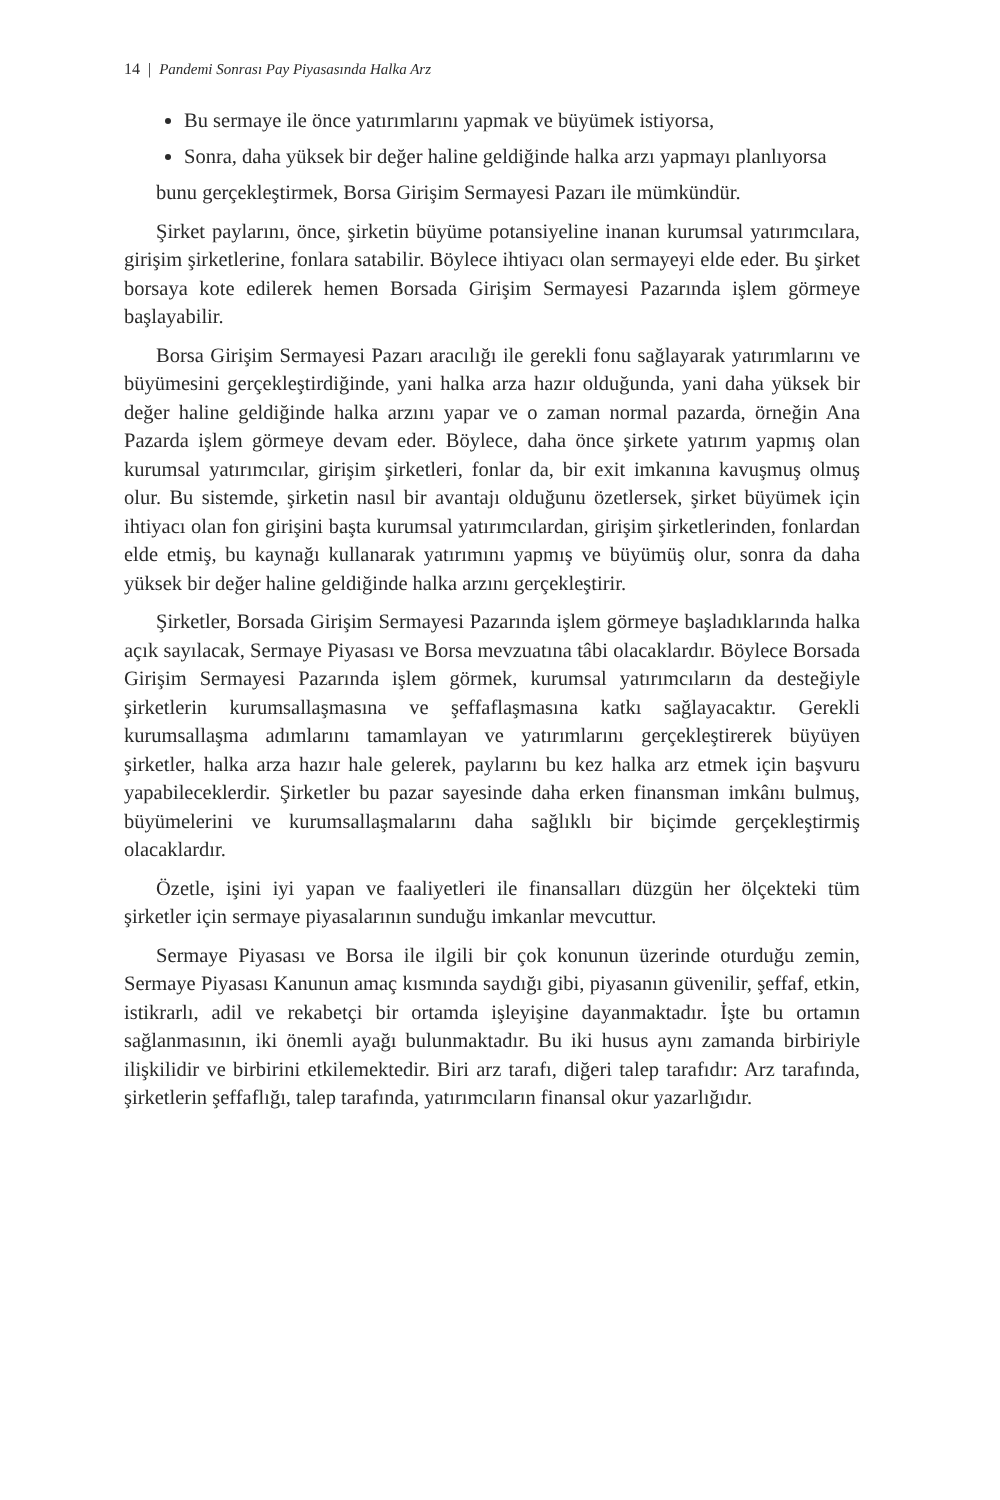14 | Pandemi Sonrası Pay Piyasasında Halka Arz
Bu sermaye ile önce yatırımlarını yapmak ve büyümek istiyorsa,
Sonra, daha yüksek bir değer haline geldiğinde halka arzı yapmayı planlıyorsa
bunu gerçekleştirmek, Borsa Girişim Sermayesi Pazarı ile mümkündür.
Şirket paylarını, önce, şirketin büyüme potansiyeline inanan kurumsal yatırımcılara, girişim şirketlerine, fonlara satabilir. Böylece ihtiyacı olan sermayeyi elde eder. Bu şirket borsaya kote edilerek hemen Borsada Girişim Sermayesi Pazarında işlem görmeye başlayabilir.
Borsa Girişim Sermayesi Pazarı aracılığı ile gerekli fonu sağlayarak yatırımlarını ve büyümesini gerçekleştirdiğinde, yani halka arza hazır olduğunda, yani daha yüksek bir değer haline geldiğinde halka arzını yapar ve o zaman normal pazarda, örneğin Ana Pazarda işlem görmeye devam eder. Böylece, daha önce şirkete yatırım yapmış olan kurumsal yatırımcılar, girişim şirketleri, fonlar da, bir exit imkanına kavuşmuş olmuş olur. Bu sistemde, şirketin nasıl bir avantajı olduğunu özetlersek, şirket büyümek için ihtiyacı olan fon girişini başta kurumsal yatırımcılardan, girişim şirketlerinden, fonlardan elde etmiş, bu kaynağı kullanarak yatırımını yapmış ve büyümüş olur, sonra da daha yüksek bir değer haline geldiğinde halka arzını gerçekleştirir.
Şirketler, Borsada Girişim Sermayesi Pazarında işlem görmeye başladıklarında halka açık sayılacak, Sermaye Piyasası ve Borsa mevzuatına tâbi olacaklardır. Böylece Borsada Girişim Sermayesi Pazarında işlem görmek, kurumsal yatırımcıların da desteğiyle şirketlerin kurumsallaşmasına ve şeffaflaşmasına katkı sağlayacaktır. Gerekli kurumsallaşma adımlarını tamamlayan ve yatırımlarını gerçekleştirerek büyüyen şirketler, halka arza hazır hale gelerek, paylarını bu kez halka arz etmek için başvuru yapabileceklerdir. Şirketler bu pazar sayesinde daha erken finansman imkânı bulmuş, büyümelerini ve kurumsallaşmalarını daha sağlıklı bir biçimde gerçekleştirmiş olacaklardır.
Özetle, işini iyi yapan ve faaliyetleri ile finansalları düzgün her ölçekteki tüm şirketler için sermaye piyasalarının sunduğu imkanlar mevcuttur.
Sermaye Piyasası ve Borsa ile ilgili bir çok konunun üzerinde oturduğu zemin, Sermaye Piyasası Kanunun amaç kısmında saydığı gibi, piyasanın güvenilir, şeffaf, etkin, istikrarlı, adil ve rekabetçi bir ortamda işleyişine dayanmaktadır. İşte bu ortamın sağlanmasının, iki önemli ayağı bulunmaktadır. Bu iki husus aynı zamanda birbiriyle ilişkilidir ve birbirini etkilemektedir. Biri arz tarafı, diğeri talep tarafıdır: Arz tarafında, şirketlerin şeffaflığı, talep tarafında, yatırımcıların finansal okur yazarlığıdır.